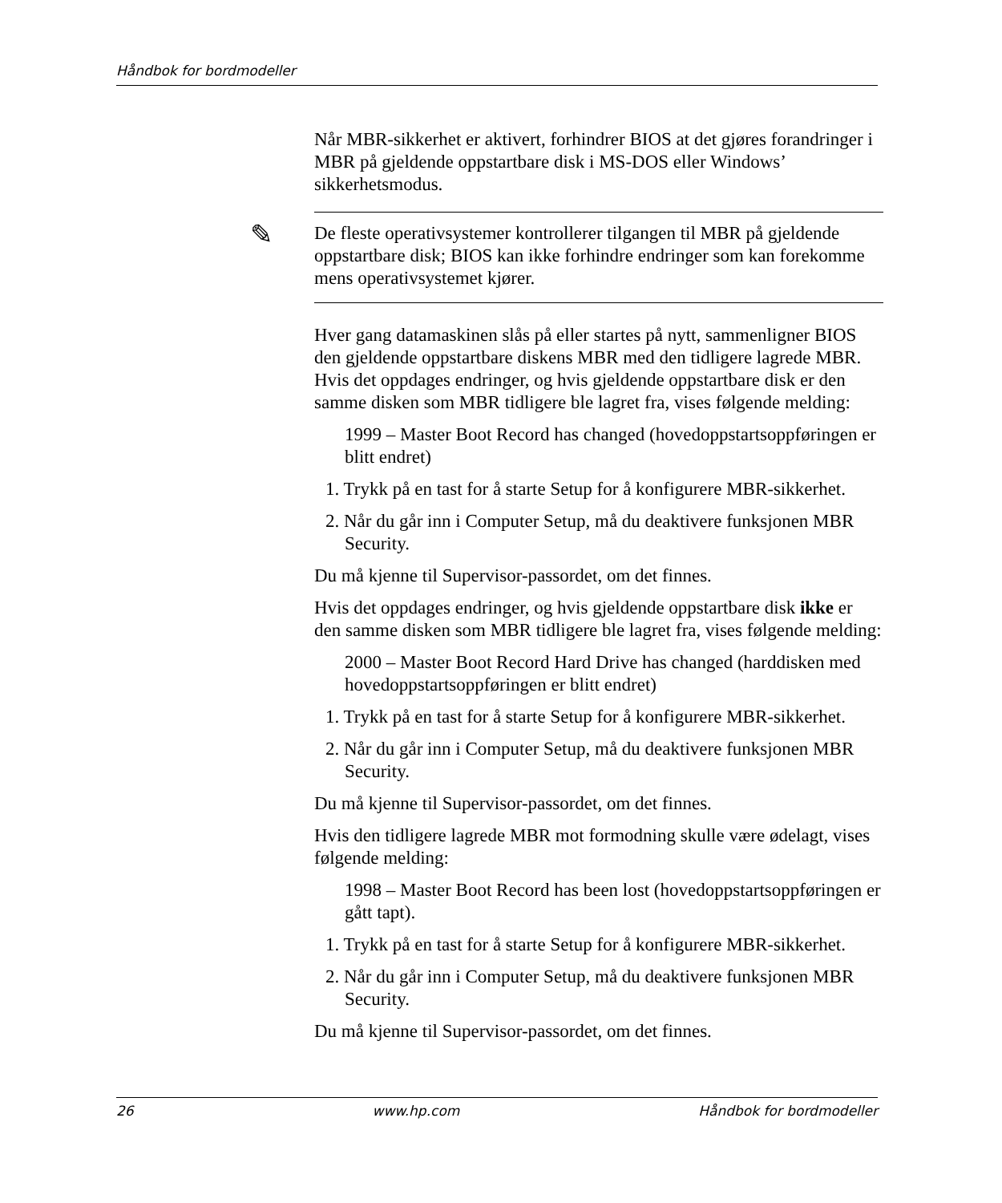Håndbok for bordmodeller
Når MBR-sikkerhet er aktivert, forhindrer BIOS at det gjøres forandringer i MBR på gjeldende oppstartbare disk i MS-DOS eller Windows’ sikkerhetsmodus.
✎ De fleste operativsystemer kontrollerer tilgangen til MBR på gjeldende oppstartbare disk; BIOS kan ikke forhindre endringer som kan forekomme mens operativsystemet kjører.
Hver gang datamaskinen slås på eller startes på nytt, sammenligner BIOS den gjeldende oppstartbare diskens MBR med den tidligere lagrede MBR. Hvis det oppdages endringer, og hvis gjeldende oppstartbare disk er den samme disken som MBR tidligere ble lagret fra, vises følgende melding:
1999 – Master Boot Record has changed (hovedoppstartsoppføringen er blitt endret)
1. Trykk på en tast for å starte Setup for å konfigurere MBR-sikkerhet.
2. Når du går inn i Computer Setup, må du deaktivere funksjonen MBR Security.
Du må kjenne til Supervisor-passordet, om det finnes.
Hvis det oppdages endringer, og hvis gjeldende oppstartbare disk ikke er den samme disken som MBR tidligere ble lagret fra, vises følgende melding:
2000 – Master Boot Record Hard Drive has changed (harddisken med hovedoppstartsoppføringen er blitt endret)
1. Trykk på en tast for å starte Setup for å konfigurere MBR-sikkerhet.
2. Når du går inn i Computer Setup, må du deaktivere funksjonen MBR Security.
Du må kjenne til Supervisor-passordet, om det finnes.
Hvis den tidligere lagrede MBR mot formodning skulle være ødelagt, vises følgende melding:
1998 – Master Boot Record has been lost (hovedoppstartsoppføringen er gått tapt).
1. Trykk på en tast for å starte Setup for å konfigurere MBR-sikkerhet.
2. Når du går inn i Computer Setup, må du deaktivere funksjonen MBR Security.
Du må kjenne til Supervisor-passordet, om det finnes.
26 www.hp.com Håndbok for bordmodeller